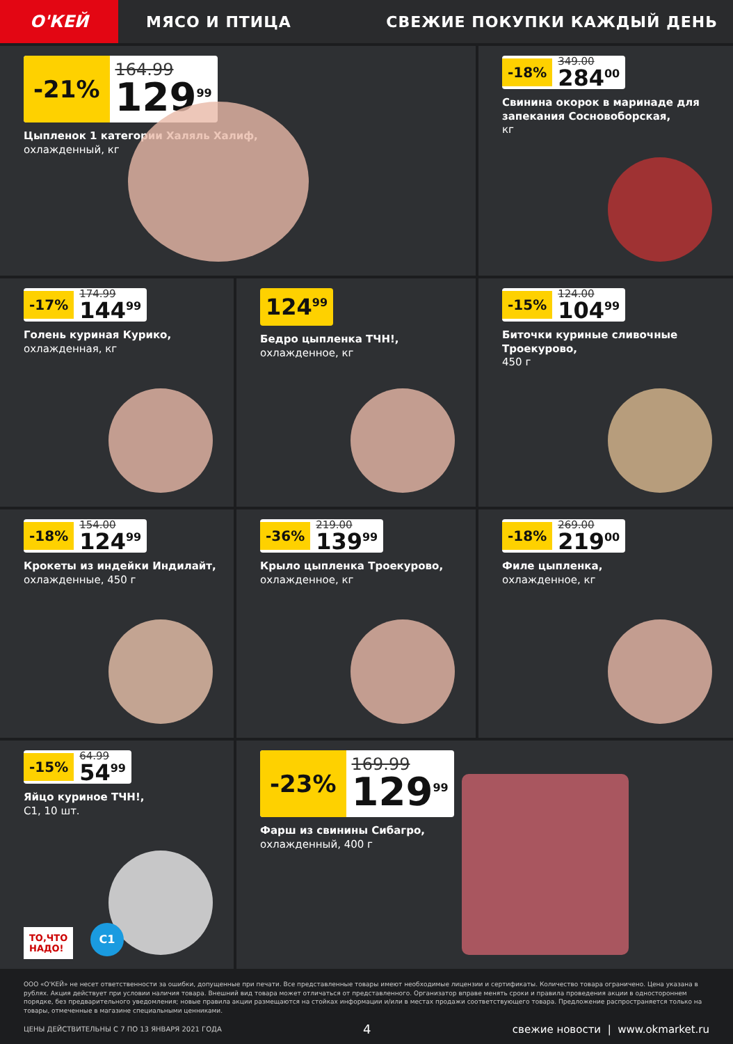О'КЕЙ
МЯСО И ПТИЦА СВЕЖИЕ ПОКУПКИ КАЖДЫЙ ДЕНЬ
-21% 164.99
129<sup>99</sup>
Цыпленок 1 категории Халяль Халиф,
охлажденный, кг
-18% 349.00
284<sup>00</sup>
Свинина окорок в маринаде для запекания Сосновоборская,
кг
-17% 174.99
144<sup>99</sup>
Голень куриная Курико,
охлажденная, кг
124<sup>99</sup>
Бедро цыпленка ТЧН!,
охлажденное, кг
-15% 124.00
104<sup>99</sup>
Биточки куриные сливочные Троекурово,
450 г
-18% 154.00
124<sup>99</sup>
Крокеты из индейки Индилайт,
охлажденные, 450 г
-36% 219.00
139<sup>99</sup>
Крыло цыпленка Троекурово,
охлажденное, кг
-18% 269.00
219<sup>00</sup>
Филе цыпленка,
охлажденное, кг
-15% 64.99
54<sup>99</sup>
Яйцо куриное ТЧН!,
С1, 10 шт.
ТО,ЧТО
НАДО!
С1
-23% 169.99
129<sup>99</sup>
Фарш из свинины Сибагро,
охлажденный, 400 г
ООО «О'КЕЙ» не несет ответственности за ошибки, допущенные при печати. Все представленные товары имеют необходимые лицензии и сертификаты. Количество товара ограничено. Цена указана в рублях. Акция действует при условии наличия товара. Внешний вид товара может отличаться от представленного. Организатор вправе менять сроки и правила проведения акции в одностороннем порядке, без предварительного уведомления; новые правила акции размещаются на стойках информации и/или в местах продажи соответствующего товара. Предложение распространяется только на товары, отмеченные в магазине специальными ценниками.
ЦЕНЫ ДЕЙСТВИТЕЛЬНЫ С 7 ПО 13 ЯНВАРЯ 2021 ГОДА 4 свежие новости | www.okmarket.ru